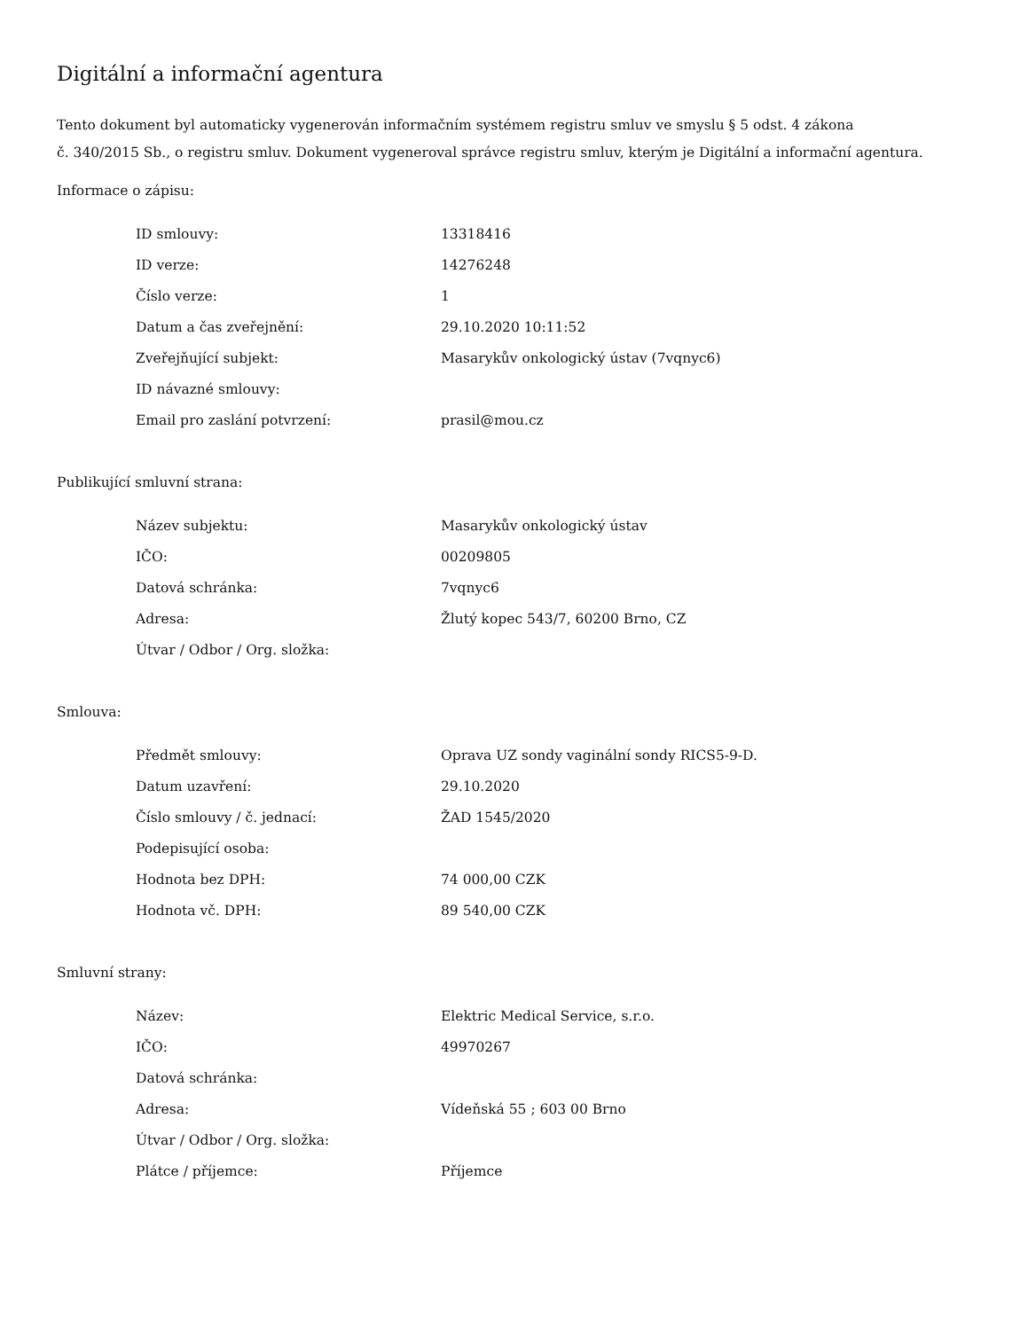Digitální a informační agentura
Tento dokument byl automaticky vygenerován informačním systémem registru smluv ve smyslu § 5 odst. 4 zákona
č. 340/2015 Sb., o registru smluv. Dokument vygeneroval správce registru smluv, kterým je Digitální a informační agentura.
Informace o zápisu:
| ID smlouvy: | 13318416 |
| ID verze: | 14276248 |
| Číslo verze: | 1 |
| Datum a čas zveřejnění: | 29.10.2020 10:11:52 |
| Zveřejňující subjekt: | Masarykův onkologický ústav (7vqnyc6) |
| ID návazné smlouvy: | |
| Email pro zaslání potvrzení: | prasil@mou.cz |
Publikující smluvní strana:
| Název subjektu: | Masarykův onkologický ústav |
| IČO: | 00209805 |
| Datová schránka: | 7vqnyc6 |
| Adresa: | Žlutý kopec 543/7, 60200 Brno, CZ |
| Útvar / Odbor / Org. složka: | |
Smlouva:
| Předmět smlouvy: | Oprava UZ sondy vaginální sondy RICS5-9-D. |
| Datum uzavření: | 29.10.2020 |
| Číslo smlouvy / č. jednací: | ŽAD 1545/2020 |
| Podepisující osoba: | |
| Hodnota bez DPH: | 74 000,00 CZK |
| Hodnota vč. DPH: | 89 540,00 CZK |
Smluvní strany:
| Název: | Elektric Medical Service, s.r.o. |
| IČO: | 49970267 |
| Datová schránka: | |
| Adresa: | Vídeňská 55 ; 603 00 Brno |
| Útvar / Odbor / Org. složka: | |
| Plátce / příjemce: | Příjemce |